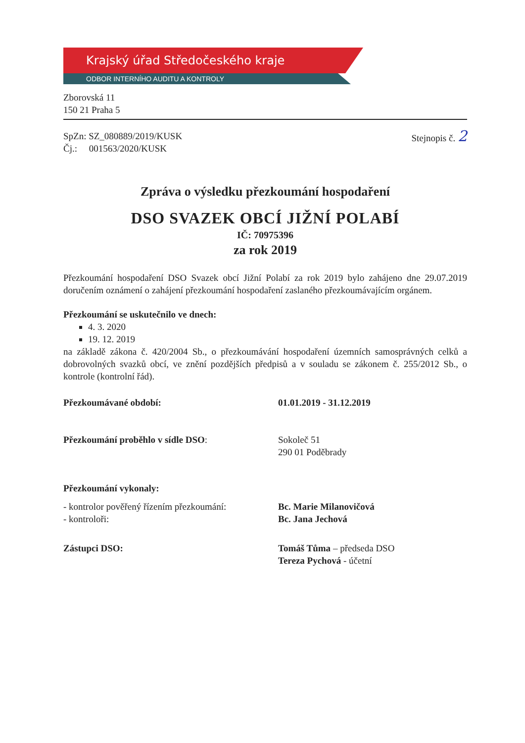Krajský úřad Středočeského kraje
ODBOR INTERNÍHO AUDITU A KONTROLY
Zborovská 11
150 21 Praha 5
SpZn: SZ_080889/2019/KUSK
Čj.: 001563/2020/KUSK
Stejnopis č. 2
Zpráva o výsledku přezkoumání hospodaření
DSO SVAZEK OBCÍ JIŽNÍ POLABÍ
IČ: 70975396
za rok 2019
Přezkoumání hospodaření DSO Svazek obcí Jižní Polabí za rok 2019 bylo zahájeno dne 29.07.2019 doručením oznámení o zahájení přezkoumání hospodaření zaslaného přezkoumávajícím orgánem.
Přezkoumání se uskutečnilo ve dnech:
4. 3. 2020
19. 12. 2019
na základě zákona č. 420/2004 Sb., o přezkoumávání hospodaření územních samosprávných celků a dobrovolných svazků obcí, ve znění pozdějších předpisů a v souladu se zákonem č. 255/2012 Sb., o kontrole (kontrolní řád).
Přezkoumávané období: 01.01.2019 - 31.12.2019
Přezkoumání proběhlo v sídle DSO: Sokoleč 51
290 01 Poděbrady
Přezkoumání vykonaly:
- kontrolor pověřený řízením přezkoumání:
- kontroloři:
Bc. Marie Milanovičová
Bc. Jana Jechová
Zástupci DSO: Tomáš Tůma – předseda DSO
Tereza Pychová - účetní